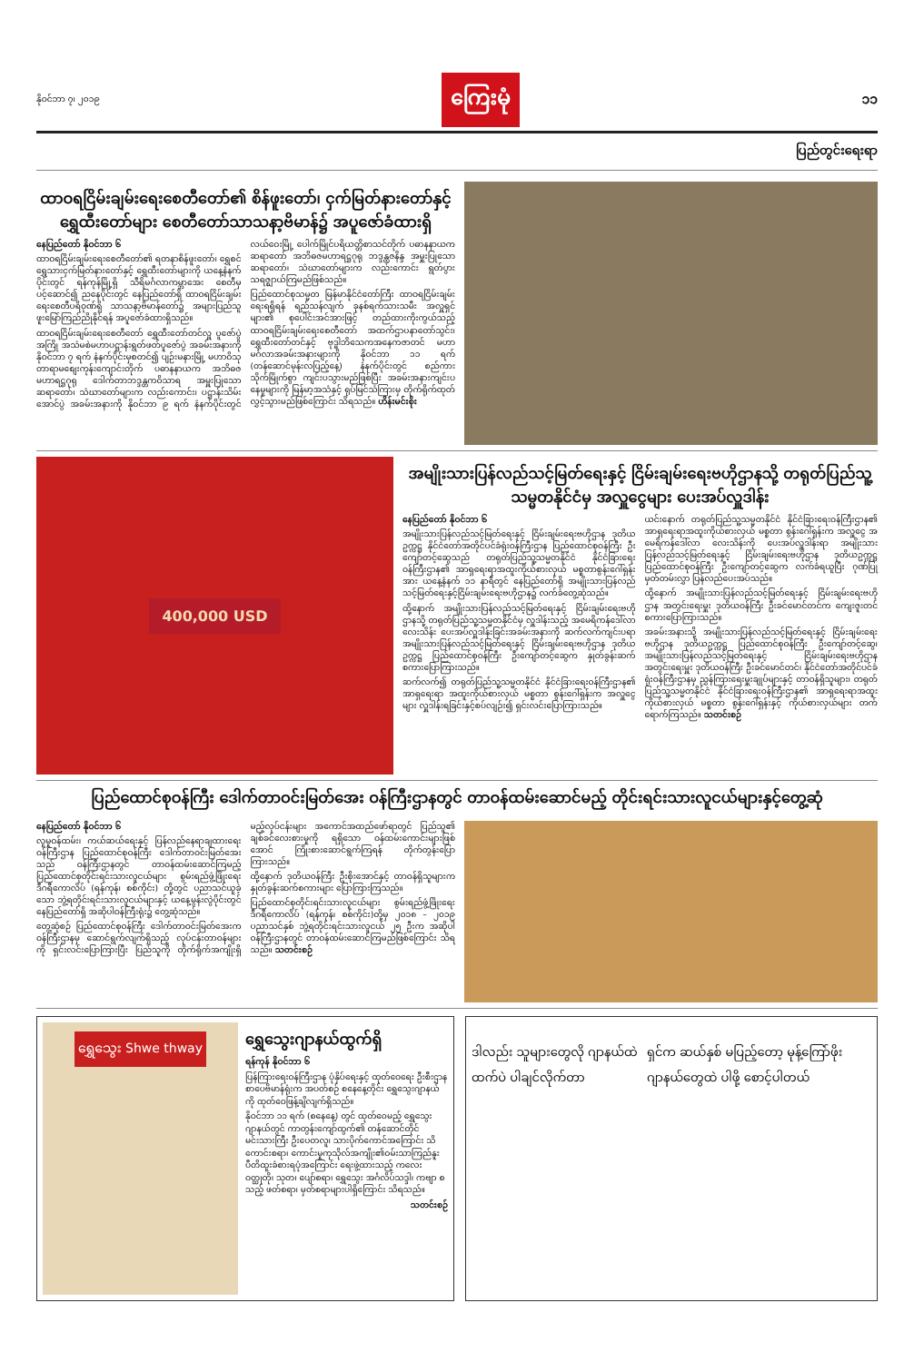နိုဝင်ဘာ ၇၊ ၂၀၁၉ ကြေးမုံ ၁၁
ပြည်တွင်းရေးရာ
ထာဝရငြိမ်းချမ်းရေးစေတီတော်၏ စိန်ဖူးတော်၊ ငှက်မြတ်နားတော်နှင့် ရွှေထီးတော်များ စေတီတော်သာသနာ့ဗိမာန်၌ အပူဇော်ခံထားရှိ
နေပြည်တော် နိုဝင်ဘာ ၆
ထာဝရငြိမ်းချမ်းရေးစေတီတော်၏ ရတနာစိန်ဖူးတော်၊ ရွှေစင်ရွှေသားငှက်မြတ်နားတော်နှင့် ရွှေထီးတော်များကို ယနေ့နံနက်ပိုင်းတွင် ရန်ကုန်မြို့ရှိ သီရိမင်္ဂလာကမ္ဘာအေး စေတီမှပင့်ဆောင်၍ ညနေပိုင်းတွင် နေပြည်တော်ရှိ ထာဝရငြိမ်းချမ်းရေးစေတီပရိဝုဏ်ရှိ သာသနာ့ဗိမာန်တော်၌ အများပြည်သူ ဖူးမြော်ကြည်ညိုနိုင်ရန် အပူဇော်ခံထားရှိသည်။
ထာဝရငြိမ်းချမ်းရေးစေတီတော် ရွှေထီးတော်တင်လှူ ပူဇော်ပွဲအကြို အသံမစဲမဟာပဋ္ဌာန်းရွတ်ဖတ်ပူဇော်ပွဲ အခမ်းအနားကို နိုဝင်ဘာ ၇ ရက် နံနက်ပိုင်းမှစတင်၍ ပျဉ်းမနားမြို့ မဟာဝိသုတာရာမစျေးကုန်းကျောင်းတိုက် ပဓာနနာယက အဘိဓဇမဟာရဋ္ဌဂုရု ဒေါက်တာဘဒ္ဒန္တကဝိသာရ အမှူးပြုသော ဆရာတော်၊ သံဃာတော်များက လည်းကောင်း၊ ပဋ္ဌာန်းသိမ်းအောင်ပွဲ အခမ်းအနားကို နိုဝင်ဘာ ၉ ရက် နံနက်ပိုင်းတွင် လယ်ဝေးမြို့ ပေါက်မြိုင်ပရိယတ္တိစာသင်တိုက် ပဓာနနာယက ဆရာတော် အဘိဓဇမဟာရဋ္ဌဂုရု ဘဒ္ဒန္တဇနိန္ဒ အမှူးပြုသော ဆရာတော်၊ သံဃာတော်များက လည်းကောင်း ရွတ်ပွားသရဇ္ဈာယ်ကြမည်ဖြစ်သည်။
ပြည်ထောင်စုသမ္မတ မြန်မာနိုင်ငံတော်ကြီး ထာဝရငြိမ်းချမ်းရေးရရှိရန် ရည်သန်လျက် ခုနစ်ရက်သားသမီး အလှူရှင်များ၏ စုပေါင်းအင်အားဖြင့် တည်ထားကိုးကွယ်သည့် ထာဝရငြိမ်းချမ်းရေးစေတီတော် အထက်ဌာပနာတော်သွင်း၊ ရွှေထီးတော်တင်နှင့် ဗုဒ္ဓါဘိသေကအနေကဇာတင် မဟာမင်္ဂလာအခမ်းအနားများကို နိုဝင်ဘာ ၁၁ ရက် (တန်ဆောင်မုန်းလပြည့်နေ့) နံနက်ပိုင်းတွင် စည်ကားသိုက်မြိုက်စွာ ကျင်းပသွားမည်ဖြစ်ပြီး အခမ်းအနားကျင်းပနေမှုများကို မြန်မာ့အသံနှင့် ရုပ်မြင်သံကြားမှ တိုက်ရိုက်ထုတ်လွှင့်သွားမည်ဖြစ်ကြောင်း သိရသည်။ ဟိန်းမင်းစိုး
400,000 USD
အမျိုးသားပြန်လည်သင့်မြတ်ရေးနှင့် ငြိမ်းချမ်းရေးဗဟိုဌာနသို့ တရုတ်ပြည်သူ့သမ္မတနိုင်ငံမှ အလှူငွေများ ပေးအပ်လှူဒါန်း
နေပြည်တော် နိုဝင်ဘာ ၆
အမျိုးသားပြန်လည်သင့်မြတ်ရေးနှင့် ငြိမ်းချမ်းရေးဗဟိုဌာန ဒုတိယဥက္ကဋ္ဌ နိုင်ငံတော်အတိုင်ပင်ခံရုံးဝန်ကြီးဌာန ပြည်ထောင်စုဝန်ကြီး ဦးကျော်တင့်ဆွေသည် တရုတ်ပြည်သူ့သမ္မတနိုင်ငံ နိုင်ငံခြားရေးဝန်ကြီးဌာန၏ အာရှရေးရာအထူးကိုယ်စားလှယ် မစ္စတာစွန်းဂေါ်ရှန်းအား ယနေ့နံနက် ၁၁ နာရီတွင် နေပြည်တော်ရှိ အမျိုးသားပြန်လည်သင့်မြတ်ရေးနှင့်ငြိမ်းချမ်းရေးဗဟိုဌာန၌ လက်ခံတွေ့ဆုံသည်။
ထို့နောက် အမျိုးသားပြန်လည်သင့်မြတ်ရေးနှင့် ငြိမ်းချမ်းရေးဗဟိုဌာနသို့ တရုတ်ပြည်သူ့သမ္မတနိုင်ငံမှ လှူဒါန်းသည့် အမေရိကန်ဒေါ်လာ လေးသိန်း ပေးအပ်လှူဒါန်းခြင်းအခမ်းအနားကို ဆက်လက်ကျင်းပရာ အမျိုးသားပြန်လည်သင့်မြတ်ရေးနှင့် ငြိမ်းချမ်းရေးဗဟိုဌာန ဒုတိယဥက္ကဋ္ဌ ပြည်ထောင်စုဝန်ကြီး ဦးကျော်တင့်ဆွေက နှုတ်ခွန်းဆက်စကားပြောကြားသည်။
ဆက်လက်၍ တရုတ်ပြည်သူ့သမ္မတနိုင်ငံ နိုင်ငံခြားရေးဝန်ကြီးဌာန၏ အာရှရေးရာ အထူးကိုယ်စားလှယ် မစ္စတာ စွန်းဂေါ်ရှန်းက အလှူငွေများ လှူဒါန်းရခြင်းနှင့်စပ်လျဉ်း၍ ရှင်းလင်းပြောကြားသည်။
ယင်းနောက် တရုတ်ပြည်သူ့သမ္မတနိုင်ငံ နိုင်ငံခြားရေးဝန်ကြီးဌာန၏ အာရှရေးရာအထူးကိုယ်စားလှယ် မစ္စတာ စွန်းဂေါ်ရှန်းက အလှူငွေ အမေရိကန်ဒေါ်လာ လေးသိန်းကို ပေးအပ်လှူဒါန်းရာ အမျိုးသားပြန်လည်သင့်မြတ်ရေးနှင့် ငြိမ်းချမ်းရေးဗဟိုဌာန ဒုတိယဥက္ကဋ္ဌ ပြည်ထောင်စုဝန်ကြီး ဦးကျော်တင့်ဆွေက လက်ခံရယူပြီး ဂုဏ်ပြုမှတ်တမ်းလွှာ ပြန်လည်ပေးအပ်သည်။
ထို့နောက် အမျိုးသားပြန်လည်သင့်မြတ်ရေးနှင့် ငြိမ်းချမ်းရေးဗဟိုဌာန အတွင်းရေးမှူး ဒုတိယဝန်ကြီး ဦးခင်မောင်တင်က ကျေးဇူးတင်စကားပြောကြားသည်။
အခမ်းအနားသို့ အမျိုးသားပြန်လည်သင့်မြတ်ရေးနှင့် ငြိမ်းချမ်းရေးဗဟိုဌာန ဒုတိယဥက္ကဋ္ဌ ပြည်ထောင်စုဝန်ကြီး ဦးကျော်တင့်ဆွေ၊ အမျိုးသားပြန်လည်သင့်မြတ်ရေးနှင့် ငြိမ်းချမ်းရေးဗဟိုဌာန အတွင်းရေးမှူး ဒုတိယဝန်ကြီး ဦးခင်မောင်တင်၊ နိုင်ငံတော်အတိုင်ပင်ခံရုံးဝန်ကြီးဌာနမှ ညွှန်ကြားရေးမှူးချုပ်များနှင့် တာဝန်ရှိသူများ၊ တရုတ်ပြည်သူ့သမ္မတနိုင်ငံ နိုင်ငံခြားရေးဝန်ကြီးဌာန၏ အာရှရေးရာအထူးကိုယ်စားလှယ် မစ္စတာ စွန်းဂေါ်ရှန်းနှင့် ကိုယ်စားလှယ်များ တက်ရောက်ကြသည်။ သတင်းစဉ်
ပြည်ထောင်စုဝန်ကြီး ဒေါက်တာဝင်းမြတ်အေး ဝန်ကြီးဌာနတွင် တာဝန်ထမ်းဆောင်မည့် တိုင်းရင်းသားလူငယ်များနှင့်တွေ့ဆုံ
နေပြည်တော် နိုဝင်ဘာ ၆
လူမှုဝန်ထမ်း၊ ကယ်ဆယ်ရေးနှင့် ပြန်လည်နေရာချထားရေးဝန်ကြီးဌာန ပြည်ထောင်စုဝန်ကြီး ဒေါက်တာဝင်းမြတ်အေးသည် ဝန်ကြီးဌာနတွင် တာဝန်ထမ်းဆောင်ကြမည့် ပြည်ထောင်စုတိုင်းရင်းသားလူငယ်များ စွမ်းရည်ဖွံ့ဖြိုးရေးဒီဂရီကောလိပ် (ရန်ကုန်၊ စစ်ကိုင်း) တို့တွင် ပညာသင်ယူခဲ့သော ဘွဲ့ရတိုင်းရင်းသားလူငယ်များနှင့် ယနေ့မွန်းလွဲပိုင်းတွင် နေပြည်တော်ရှိ အဆိုပါဝန်ကြီးရုံး၌ တွေ့ဆုံသည်။
တွေ့ဆုံစဉ် ပြည်ထောင်စုဝန်ကြီး ဒေါက်တာဝင်းမြတ်အေးက ဝန်ကြီးဌာနမှ ဆောင်ရွက်လျက်ရှိသည့် လုပ်ငန်းတာဝန်များကို ရှင်းလင်းပြောကြားပြီး ပြည်သူကို တိုက်ရိုက်အကျိုးရှိမည့်လုပ်ငန်းများ အကောင်အထည်ဖော်ရာတွင် ပြည်သူ၏ ချစ်ခင်လေးစားမှုကို ရရှိသော ဝန်ထမ်းကောင်းများဖြစ်အောင် ကြိုးစားဆောင်ရွက်ကြရန် တိုက်တွန်းပြောကြားသည်။
ထို့နောက် ဒုတိယဝန်ကြီး ဦးစိုးအောင်နှင့် တာဝန်ရှိသူများက နှုတ်ခွန်းဆက်စကားများ ပြောကြားကြသည်။
ပြည်ထောင်စုတိုင်းရင်းသားလူငယ်များ စွမ်းရည်ဖွံ့ဖြိုးရေးဒီဂရီကောလိပ် (ရန်ကုန်၊ စစ်ကိုင်း)တို့မှ ၂၀၁၈ – ၂၀၁၉ ပညာသင်နှစ် ဘွဲ့ရတိုင်းရင်းသားလူငယ် ၂၅ ဦးက အဆိုပါဝန်ကြီးဌာနတွင် တာဝန်ထမ်းဆောင်ကြမည်ဖြစ်ကြောင်း သိရသည်။ သတင်းစဉ်
ရွှေသွေး Shwe thway
ရွှေသွေးဂျာနယ်ထွက်ရှိ
ရန်ကုန် နိုဝင်ဘာ ၆
ပြန်ကြားရေးဝန်ကြီးဌာန ပုံနှိပ်ရေးနှင့် ထုတ်ဝေရေး ဦးစီးဌာန စာပေဗိမာန်ရုံးက အပတ်စဉ် စနေနေ့တိုင်း ရွှေသွေးဂျာနယ်ကို ထုတ်ဝေဖြန့်ချိလျက်ရှိသည်။
နိုဝင်ဘာ ၁၁ ရက် (စနေနေ့) တွင် ထုတ်ဝေမည့် ရွှေသွေးဂျာနယ်တွင် ကာတွန်းကျော်ထွက်၏ တန်ဆောင်တိုင် မင်းသားကြီး ဦးပေတလူ၊ သားပိုက်ကောင်အကြောင်း သိကောင်းစရာ၊ ကောင်းမှုကုသိုလ်အကျိုး၏ဝမ်းသာကြည်နူးပီတိထူးခံစားရပုံအကြောင်း ရေးဖွဲ့ထားသည့် ကလေးဝတ္ထုတို၊ သုတ၊ ပျော်စရာ၊ ရွှေသွေး အင်္ဂလိပ်သဒ္ဒါ၊ ကဗျာ စသည့် ဖတ်စရာ၊ မှတ်စရာများပါရှိကြောင်း သိရသည်။
သတင်းစဉ်
ဒါလည်း သူများတွေလို ဂျာနယ်ထဲ ထက်ပဲ ပါချင်လိုက်တာ ရှင်က ဆယ်နှစ် မပြည့်တော့ မုန့်ကြော်ဖိုး ဂျာနယ်တွေထဲ ပါဖို့ စောင့်ပါတယ်